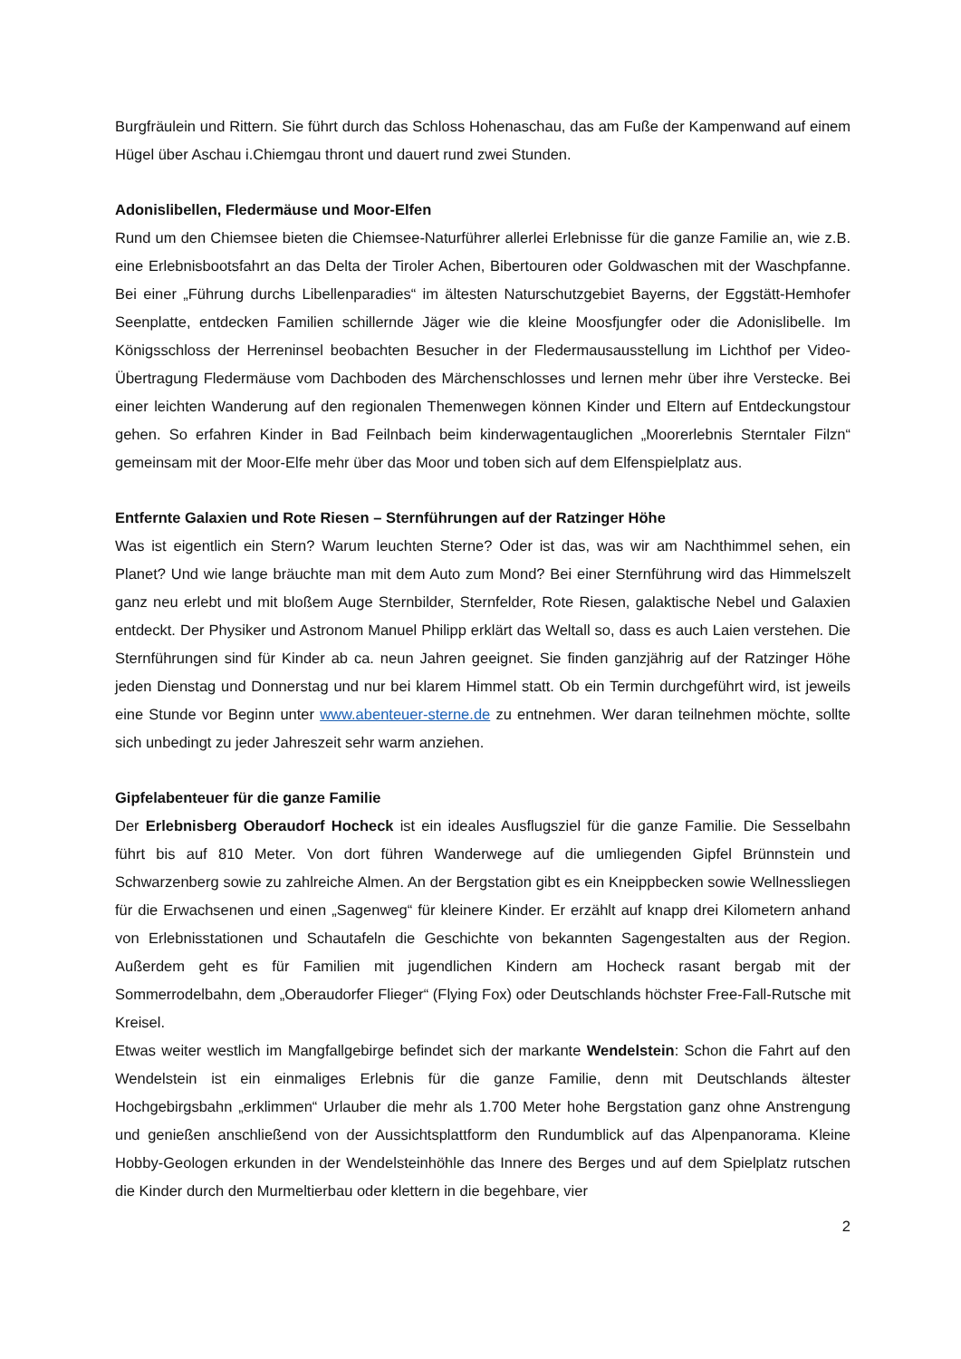Burgfräulein und Rittern. Sie führt durch das Schloss Hohenaschau, das am Fuße der Kampenwand auf einem Hügel über Aschau i.Chiemgau thront und dauert rund zwei Stunden.
Adonislibellen, Fledermäuse und Moor-Elfen
Rund um den Chiemsee bieten die Chiemsee-Naturführer allerlei Erlebnisse für die ganze Familie an, wie z.B. eine Erlebnisbootsfahrt an das Delta der Tiroler Achen, Bibertouren oder Goldwaschen mit der Waschpfanne. Bei einer „Führung durchs Libellenparadies“ im ältesten Naturschutzgebiet Bayerns, der Eggstätt-Hemhofer Seenplatte, entdecken Familien schillernde Jäger wie die kleine Moosfjungfer oder die Adonislibelle. Im Königsschloss der Herreninsel beobachten Besucher in der Fledermausausstellung im Lichthof per Video-Übertragung Fledermäuse vom Dachboden des Märchenschlosses und lernen mehr über ihre Verstecke. Bei einer leichten Wanderung auf den regionalen Themenwegen können Kinder und Eltern auf Entdeckungstour gehen. So erfahren Kinder in Bad Feilnbach beim kinderwagentauglichen „Moorerlebnis Sterntaler Filzn“ gemeinsam mit der Moor-Elfe mehr über das Moor und toben sich auf dem Elfenspielplatz aus.
Entfernte Galaxien und Rote Riesen – Sternführungen auf der Ratzinger Höhe
Was ist eigentlich ein Stern? Warum leuchten Sterne? Oder ist das, was wir am Nachthimmel sehen, ein Planet? Und wie lange bräuchte man mit dem Auto zum Mond? Bei einer Sternführung wird das Himmelszelt ganz neu erlebt und mit bloßem Auge Sternbilder, Sternfelder, Rote Riesen, galaktische Nebel und Galaxien entdeckt. Der Physiker und Astronom Manuel Philipp erklärt das Weltall so, dass es auch Laien verstehen. Die Sternführungen sind für Kinder ab ca. neun Jahren geeignet. Sie finden ganzjährig auf der Ratzinger Höhe jeden Dienstag und Donnerstag und nur bei klarem Himmel statt. Ob ein Termin durchgeführt wird, ist jeweils eine Stunde vor Beginn unter www.abenteuer-sterne.de zu entnehmen. Wer daran teilnehmen möchte, sollte sich unbedingt zu jeder Jahreszeit sehr warm anziehen.
Gipfelabenteuer für die ganze Familie
Der Erlebnisberg Oberaudorf Hocheck ist ein ideales Ausflugsziel für die ganze Familie. Die Sesselbahn führt bis auf 810 Meter. Von dort führen Wanderwege auf die umliegenden Gipfel Brünnstein und Schwarzenberg sowie zu zahlreiche Almen. An der Bergstation gibt es ein Kneippbecken sowie Wellnessliegen für die Erwachsenen und einen „Sagenweg“ für kleinere Kinder. Er erzählt auf knapp drei Kilometern anhand von Erlebnisstationen und Schautafeln die Geschichte von bekannten Sagengestalten aus der Region. Außerdem geht es für Familien mit jugendlichen Kindern am Hocheck rasant bergab mit der Sommerrodelbahn, dem „Oberaudorfer Flieger“ (Flying Fox) oder Deutschlands höchster Free-Fall-Rutsche mit Kreisel.
Etwas weiter westlich im Mangfallgebirge befindet sich der markante Wendelstein: Schon die Fahrt auf den Wendelstein ist ein einmaliges Erlebnis für die ganze Familie, denn mit Deutschlands ältester Hochgebirgsbahn „erklimmen“ Urlauber die mehr als 1.700 Meter hohe Bergstation ganz ohne Anstrengung und genießen anschließend von der Aussichtsplattform den Rundumblick auf das Alpenpanorama. Kleine Hobby-Geologen erkunden in der Wendelsteinhöhle das Innere des Berges und auf dem Spielplatz rutschen die Kinder durch den Murmeltierbau oder klettern in die begehbare, vier
2